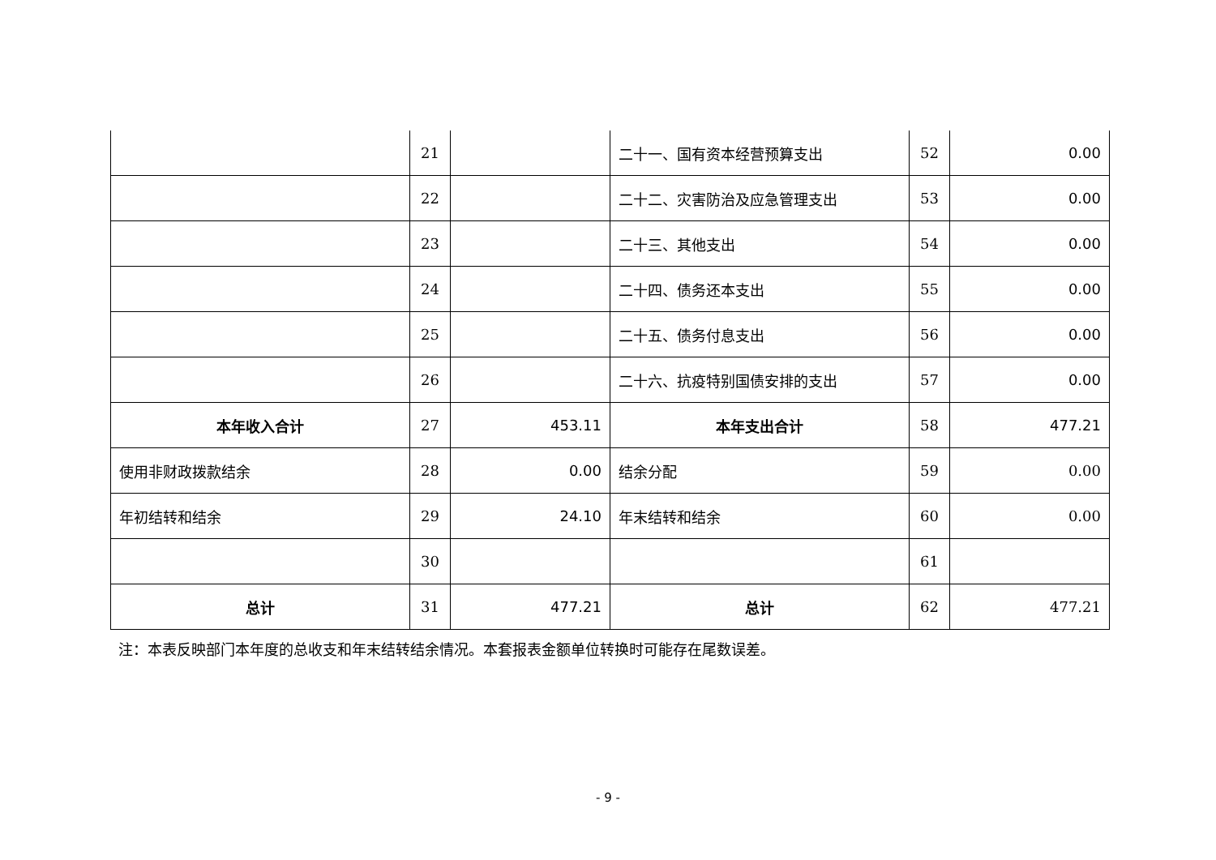| | 21 | | 二十一、国有资本经营预算支出 | 52 | 0.00 |
| | 22 | | 二十二、灾害防治及应急管理支出 | 53 | 0.00 |
| | 23 | | 二十三、其他支出 | 54 | 0.00 |
| | 24 | | 二十四、债务还本支出 | 55 | 0.00 |
| | 25 | | 二十五、债务付息支出 | 56 | 0.00 |
| | 26 | | 二十六、抗疫特别国债安排的支出 | 57 | 0.00 |
| 本年收入合计 | 27 | 453.11 | 本年支出合计 | 58 | 477.21 |
| 使用非财政拨款结余 | 28 | 0.00 | 结余分配 | 59 | 0.00 |
| 年初结转和结余 | 29 | 24.10 | 年末结转和结余 | 60 | 0.00 |
| | 30 | | | 61 | |
| 总计 | 31 | 477.21 | 总计 | 62 | 477.21 |
注：本表反映部门本年度的总收支和年末结转结余情况。本套报表金额单位转换时可能存在尾数误差。
- 9 -